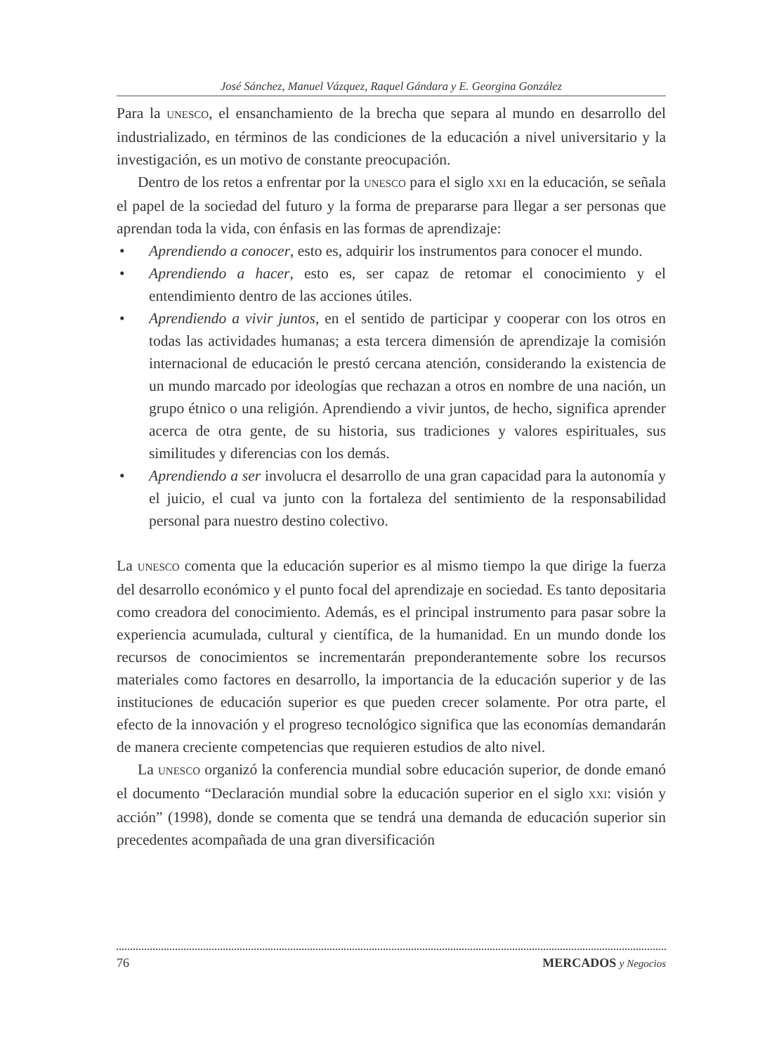José Sánchez, Manuel Vázquez, Raquel Gándara y E. Georgina González
Para la UNESCO, el ensanchamiento de la brecha que separa al mundo en desarrollo del industrializado, en términos de las condiciones de la educación a nivel universitario y la investigación, es un motivo de constante preocupación.
Dentro de los retos a enfrentar por la UNESCO para el siglo XXI en la educación, se señala el papel de la sociedad del futuro y la forma de prepararse para llegar a ser personas que aprendan toda la vida, con énfasis en las formas de aprendizaje:
• Aprendiendo a conocer, esto es, adquirir los instrumentos para conocer el mundo.
• Aprendiendo a hacer, esto es, ser capaz de retomar el conocimiento y el entendimiento dentro de las acciones útiles.
• Aprendiendo a vivir juntos, en el sentido de participar y cooperar con los otros en todas las actividades humanas; a esta tercera dimensión de aprendizaje la comisión internacional de educación le prestó cercana atención, considerando la existencia de un mundo marcado por ideologías que rechazan a otros en nombre de una nación, un grupo étnico o una religión. Aprendiendo a vivir juntos, de hecho, significa aprender acerca de otra gente, de su historia, sus tradiciones y valores espirituales, sus similitudes y diferencias con los demás.
• Aprendiendo a ser involucra el desarrollo de una gran capacidad para la autonomía y el juicio, el cual va junto con la fortaleza del sentimiento de la responsabilidad personal para nuestro destino colectivo.
La UNESCO comenta que la educación superior es al mismo tiempo la que dirige la fuerza del desarrollo económico y el punto focal del aprendizaje en sociedad. Es tanto depositaria como creadora del conocimiento. Además, es el principal instrumento para pasar sobre la experiencia acumulada, cultural y científica, de la humanidad. En un mundo donde los recursos de conocimientos se incrementarán preponderantemente sobre los recursos materiales como factores en desarrollo, la importancia de la educación superior y de las instituciones de educación superior es que pueden crecer solamente. Por otra parte, el efecto de la innovación y el progreso tecnológico significa que las economías demandarán de manera creciente competencias que requieren estudios de alto nivel.
La UNESCO organizó la conferencia mundial sobre educación superior, de donde emanó el documento “Declaración mundial sobre la educación superior en el siglo XXI: visión y acción” (1998), donde se comenta que se tendrá una demanda de educación superior sin precedentes acompañada de una gran diversificación
76 MERCADOS y Negocios